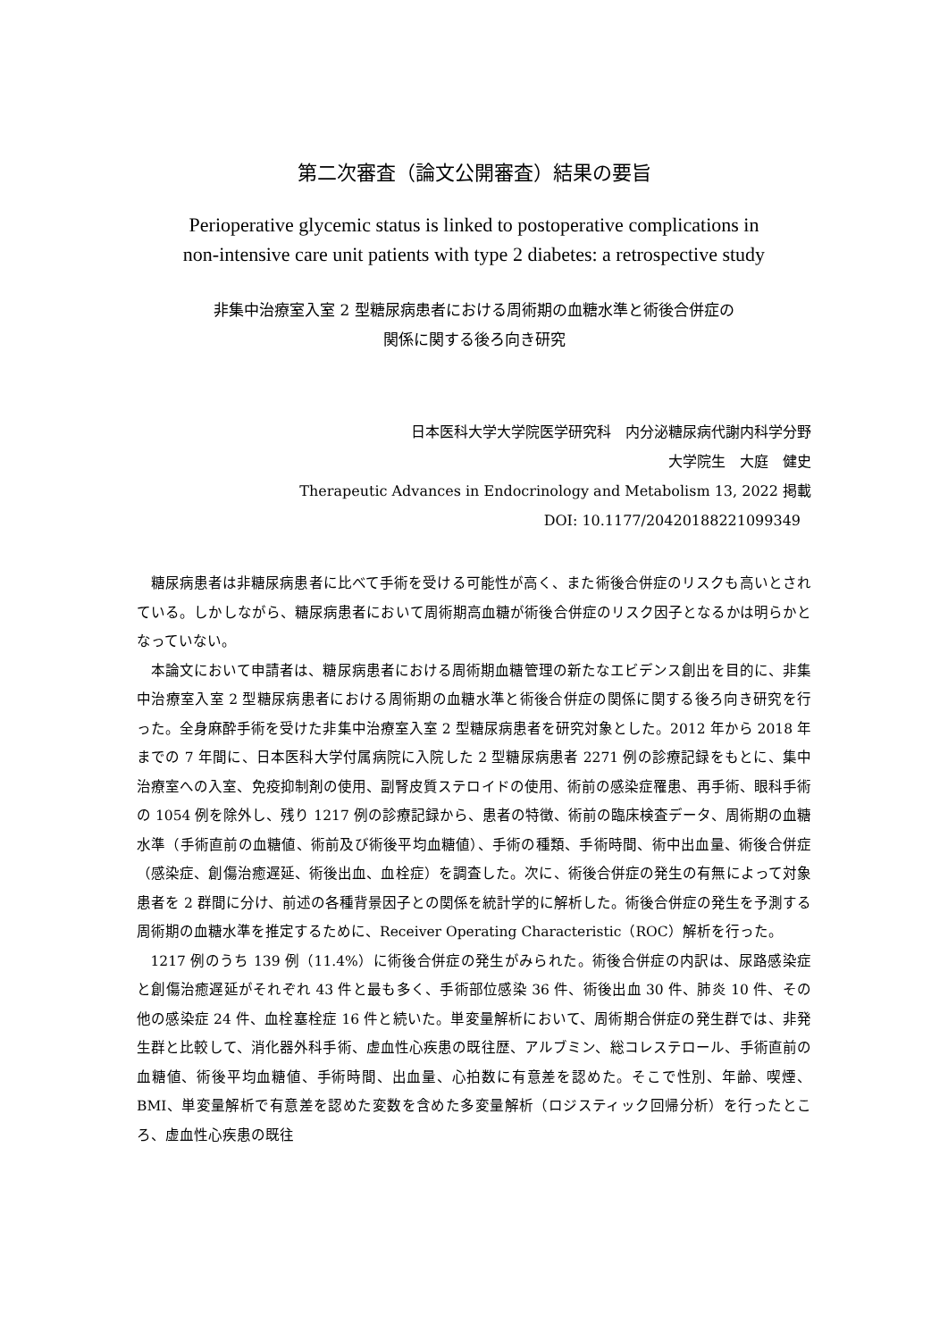第二次審査（論文公開審査）結果の要旨
Perioperative glycemic status is linked to postoperative complications in
non-intensive care unit patients with type 2 diabetes: a retrospective study
非集中治療室入室 2 型糖尿病患者における周術期の血糖水準と術後合併症の
関係に関する後ろ向き研究
日本医科大学大学院医学研究科　内分泌糖尿病代謝内科学分野
大学院生　大庭　健史
Therapeutic Advances in Endocrinology and Metabolism 13, 2022 掲載
DOI: 10.1177/20420188221099349
糖尿病患者は非糖尿病患者に比べて手術を受ける可能性が高く、また術後合併症のリスクも高いとされている。しかしながら、糖尿病患者において周術期高血糖が術後合併症のリスク因子となるかは明らかとなっていない。
本論文において申請者は、糖尿病患者における周術期血糖管理の新たなエビデンス創出を目的に、非集中治療室入室 2 型糖尿病患者における周術期の血糖水準と術後合併症の関係に関する後ろ向き研究を行った。全身麻酔手術を受けた非集中治療室入室 2 型糖尿病患者を研究対象とした。2012 年から 2018 年までの 7 年間に、日本医科大学付属病院に入院した 2 型糖尿病患者 2271 例の診療記録をもとに、集中治療室への入室、免疫抑制剤の使用、副腎皮質ステロイドの使用、術前の感染症罹患、再手術、眼科手術の 1054 例を除外し、残り 1217 例の診療記録から、患者の特徴、術前の臨床検査データ、周術期の血糖水準（手術直前の血糖値、術前及び術後平均血糖値）、手術の種類、手術時間、術中出血量、術後合併症（感染症、創傷治癒遅延、術後出血、血栓症）を調査した。次に、術後合併症の発生の有無によって対象患者を 2 群間に分け、前述の各種背景因子との関係を統計学的に解析した。術後合併症の発生を予測する周術期の血糖水準を推定するために、Receiver Operating Characteristic（ROC）解析を行った。
1217 例のうち 139 例（11.4%）に術後合併症の発生がみられた。術後合併症の内訳は、尿路感染症と創傷治癒遅延がそれぞれ 43 件と最も多く、手術部位感染 36 件、術後出血 30 件、肺炎 10 件、その他の感染症 24 件、血栓塞栓症 16 件と続いた。単変量解析において、周術期合併症の発生群では、非発生群と比較して、消化器外科手術、虚血性心疾患の既往歴、アルブミン、総コレステロール、手術直前の血糖値、術後平均血糖値、手術時間、出血量、心拍数に有意差を認めた。そこで性別、年齢、喫煙、BMI、単変量解析で有意差を認めた変数を含めた多変量解析（ロジスティック回帰分析）を行ったところ、虚血性心疾患の既往